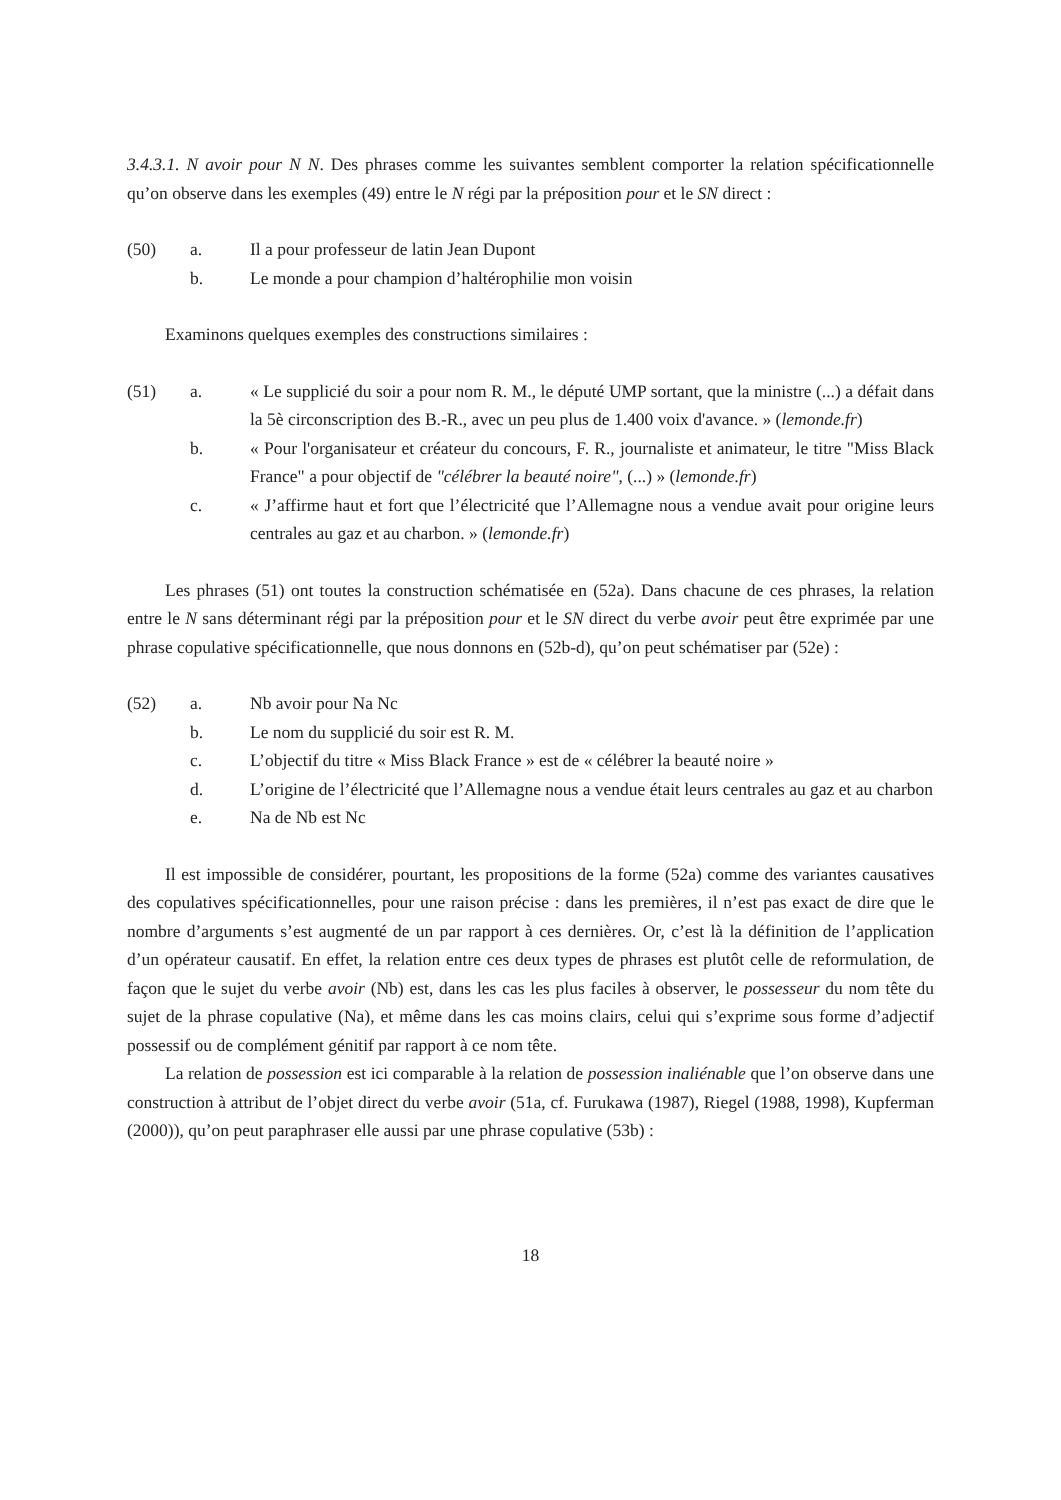3.4.3.1. N avoir pour N N. Des phrases comme les suivantes semblent comporter la relation spécificationnelle qu’on observe dans les exemples (49) entre le N régi par la préposition pour et le SN direct :
(50)
a.
Il a pour professeur de latin Jean Dupont
b.
Le monde a pour champion d’haltérophilie mon voisin
Examinons quelques exemples des constructions similaires :
(51)
a.
« Le supplicié du soir a pour nom R. M., le député UMP sortant, que la ministre (...) a défait dans la 5è circonscription des B.-R., avec un peu plus de 1.400 voix d'avance. » (lemonde.fr)
b.
« Pour l'organisateur et créateur du concours, F. R., journaliste et animateur, le titre "Miss Black France" a pour objectif de "célébrer la beauté noire", (...) » (lemonde.fr)
c.
« J’affirme haut et fort que l’électricité que l’Allemagne nous a vendue avait pour origine leurs centrales au gaz et au charbon. » (lemonde.fr)
Les phrases (51) ont toutes la construction schématisée en (52a). Dans chacune de ces phrases, la relation entre le N sans déterminant régi par la préposition pour et le SN direct du verbe avoir peut être exprimée par une phrase copulative spécificationnelle, que nous donnons en (52b-d), qu’on peut schématiser par (52e) :
(52)
a.
Nb avoir pour Na Nc
b.
Le nom du supplicié du soir est R. M.
c.
L’objectif du titre « Miss Black France » est de « célébrer la beauté noire »
d.
L’origine de l’électricité que l’Allemagne nous a vendue était leurs centrales au gaz et au charbon
e.
Na de Nb est Nc
Il est impossible de considérer, pourtant, les propositions de la forme (52a) comme des variantes causatives des copulatives spécificationnelles, pour une raison précise : dans les premières, il n’est pas exact de dire que le nombre d’arguments s’est augmenté de un par rapport à ces dernières. Or, c’est là la définition de l’application d’un opérateur causatif. En effet, la relation entre ces deux types de phrases est plutôt celle de reformulation, de façon que le sujet du verbe avoir (Nb) est, dans les cas les plus faciles à observer, le possesseur du nom tête du sujet de la phrase copulative (Na), et même dans les cas moins clairs, celui qui s’exprime sous forme d’adjectif possessif ou de complément génitif par rapport à ce nom tête.
La relation de possession est ici comparable à la relation de possession inaliénable que l’on observe dans une construction à attribut de l’objet direct du verbe avoir (51a, cf. Furukawa (1987), Riegel (1988, 1998), Kupferman (2000)), qu’on peut paraphraser elle aussi par une phrase copulative (53b) :
18